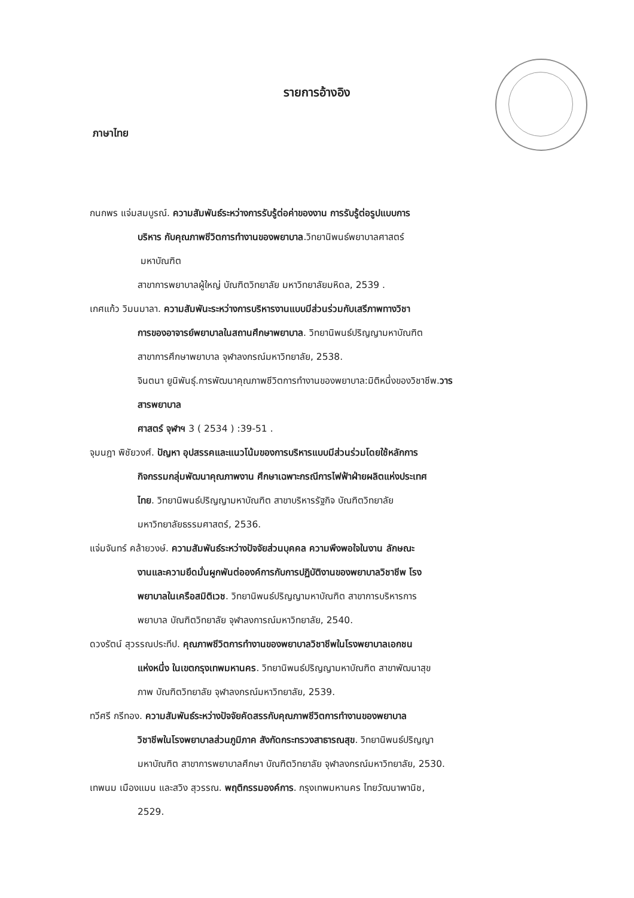รายการอ้างอิง
ภาษาไทย
กนกพร แจ่มสมบูรณ์. ความสัมพันธ์ระหว่างการรับรู้ต่อค่าของงาน การรับรู้ต่อรูปแบบการ
บริหาร กับคุณภาพชีวิตการทำงานของพยาบาล.วิทยานิพนธ์พยาบาลศาสตร์
มหาบัณฑิต
สาขาการพยาบาลผู้ใหญ่ บัณฑิตวิทยาลัย มหาวิทยาลัยมหิดล, 2539 .
เกศแก้ว วิมนมาลา. ความสัมพันะระหว่างการบริหารงานแบบมีส่วนร่วมกับเสรีภาพทางวิชา
การของอาจารย์พยาบาลในสถานศึกษาพยาบาล. วิทยานิพนธ์ปริญญามหาบัณฑิต
สาขาการศึกษาพยาบาล จุฬาลงกรณ์มหาวิทยาลัย, 2538.
จินตนา ยูนิพันธุ์.การพัฒนาคุณภาพชีวิตการทำงานของพยาบาล:มิติหนึ่งของวิชาชีพ.วาร
สารพยาบาล
ศาสตร์ จุฬาฯ 3 ( 2534 ) :39-51 .
จุมนฎา พิชัยวงศ์. ปัญหา อุปสรรคและแนวโน้มของการบริหารแบบมีส่วนร่วมโดยใช้หลักการ
กิจกรรมกลุ่มพัฒนาคุณภาพงาน ศึกษาเฉพาะกรณีการไฟฟ้าฝ่ายผลิตแห่งประเทศ
ไทย. วิทยานิพนธ์ปริญญามหาบัณฑิต สาขาบริหารรัฐกิจ บัณฑิตวิทยาลัย
มหาวิทยาลัยธรรมศาสตร์, 2536.
แจ่มจันทร์ คล้ายวงษ์. ความสัมพันธ์ระหว่างปัจจัยส่วนบุคคล ความพึงพอใจในงาน ลักษณะ
งานและความยึดมั่นผูกพันต่อองค์การกับการปฏิบัติงานของพยาบาลวิชาชีพ โรง
พยาบาลในเครือสมิติเวช. วิทยานิพนธ์ปริญญามหาบัณฑิต สาขาการบริหารการ
พยาบาล บัณฑิตวิทยาลัย จุฬาลงการณ์มหาวิทยาลัย, 2540.
ดวงรัตน์ สุวรรณประทีป. คุณภาพชีวิตการทำงานของพยาบาลวิชาชีพในโรงพยาบาลเอกชน
แห่งหนึ่ง ในเขตกรุงเทพมหานคร. วิทยานิพนธ์ปริญญามหาบัณฑิต สาขาพัฒนาสุข
ภาพ บัณฑิตวิทยาลัย จุฬาลงกรณ์มหาวิทยาลัย, 2539.
ทวีศรี กรีทอง. ความสัมพันธ์ระหว่างปัจจัยคัดสรรกับคุณภาพชีวิตการทำงานของพยาบาล
วิชาชีพในโรงพยาบาลส่วนภูมิภาค สังกัดกระทรวงสาธารณสุข. วิทยานิพนธ์ปริญญา
มหาบัณฑิต สาขาการพยาบาลศึกษา บัณฑิตวิทยาลัย จุฬาลงกรณ์มหาวิทยาลัย, 2530.
เทพนม เมืองแมน และสวิง สุวรรณ. พฤติกรรมองค์การ. กรุงเทพมหานคร ไทยวัฒนาพานิช,
2529.